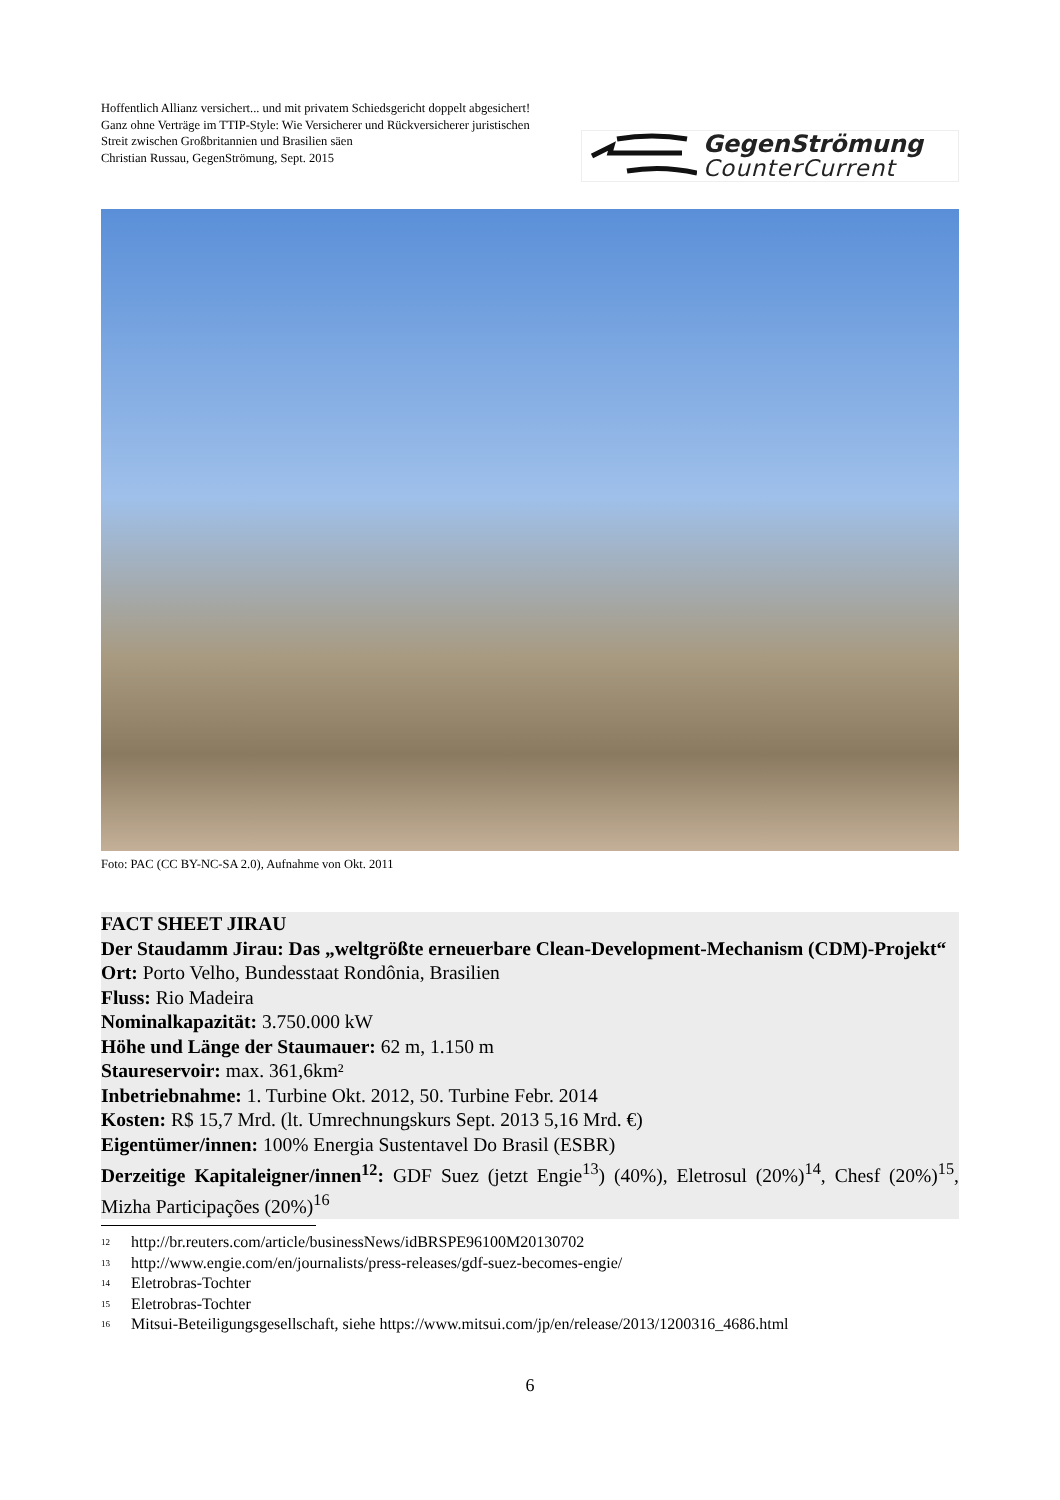Hoffentlich Allianz versichert... und mit privatem Schiedsgericht doppelt abgesichert!
Ganz ohne Verträge im TTIP-Style: Wie Versicherer und Rückversicherer juristischen Streit zwischen Großbritannien und Brasilien säen
Christian Russau, GegenStrömung, Sept. 2015
GegenStrömung
CounterCurrent
Foto: PAC (CC BY-NC-SA 2.0), Aufnahme von Okt. 2011
FACT SHEET JIRAU
Der Staudamm Jirau: Das „weltgrößte erneuerbare Clean-Development-Mechanism (CDM)-Projekt“
Ort: Porto Velho, Bundesstaat Rondônia, Brasilien
Fluss: Rio Madeira
Nominalkapazität: 3.750.000 kW
Höhe und Länge der Staumauer: 62 m, 1.150 m
Staureservoir: max. 361,6km²
Inbetriebnahme: 1. Turbine Okt. 2012, 50. Turbine Febr. 2014
Kosten: R$ 15,7 Mrd. (lt. Umrechnungskurs Sept. 2013 5,16 Mrd. €)
Eigentümer/innen: 100% Energia Sustentavel Do Brasil (ESBR)
Derzeitige Kapitaleigner/innen<sup>12</sup>: GDF Suez (jetzt Engie<sup>13</sup>) (40%), Eletrosul (20%)<sup>14</sup>, Chesf (20%)<sup>15</sup>, Mizha Participações (20%)<sup>16</sup>
<sup>12</sup> http://br.reuters.com/article/businessNews/idBRSPE96100M20130702
<sup>13</sup> http://www.engie.com/en/journalists/press-releases/gdf-suez-becomes-engie/
<sup>14</sup> Eletrobras-Tochter
<sup>15</sup> Eletrobras-Tochter
<sup>16</sup> Mitsui-Beteiligungsgesellschaft, siehe https://www.mitsui.com/jp/en/release/2013/1200316_4686.html
6